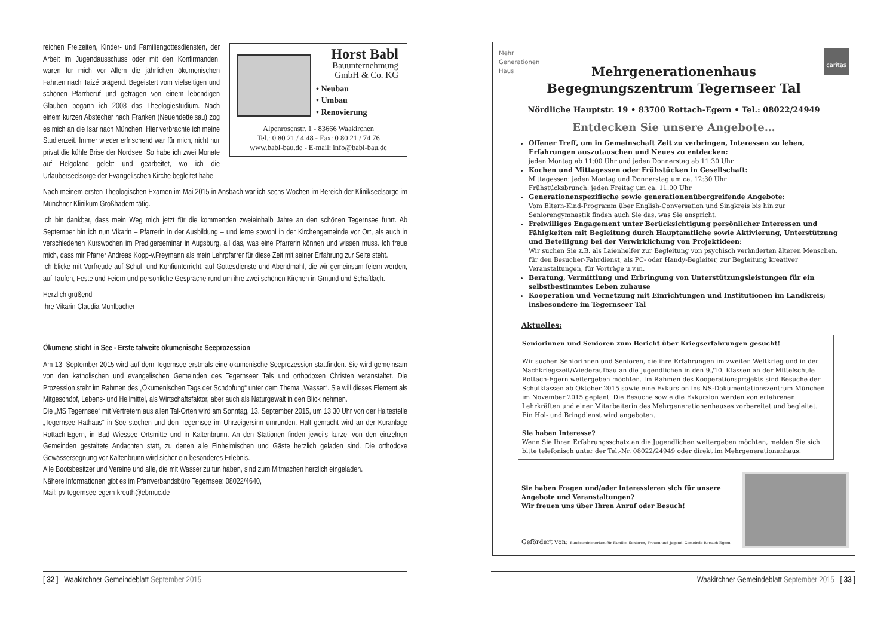Horst Babl
Bauunternehmung
GmbH & Co. KG
• Neubau
• Umbau
• Renovierung
Alpenrosenstr. 1 - 83666 Waakirchen
Tel.: 0 80 21 / 4 48 - Fax: 0 80 21 / 74 76
www.babl-bau.de - E-mail: info@babl-bau.de
reichen Freizeiten, Kinder- und Familiengottesdiensten, der Arbeit im Jugendausschuss oder mit den Konfirmanden, waren für mich vor Allem die jährlichen ökumenischen Fahrten nach Taizé prägend. Begeistert vom vielseitigen und schönen Pfarrberuf und getragen von einem lebendigen Glauben begann ich 2008 das Theologiestudium. Nach einem kurzen Abstecher nach Franken (Neuendettelsau) zog es mich an die Isar nach München. Hier verbrachte ich meine Studienzeit. Immer wieder erfrischend war für mich, nicht nur privat die kühle Brise der Nordsee. So habe ich zwei Monate auf Helgoland gelebt und gearbeitet, wo ich die Urlauberseelsorge der Evangelischen Kirche begleitet habe.
Nach meinem ersten Theologischen Examen im Mai 2015 in Ansbach war ich sechs Wochen im Bereich der Klinikseelsorge im Münchner Klinikum Großhadern tätig.
Ich bin dankbar, dass mein Weg mich jetzt für die kommenden zweieinhalb Jahre an den schönen Tegernsee führt. Ab September bin ich nun Vikarin – Pfarrerin in der Ausbildung – und lerne sowohl in der Kirchengemeinde vor Ort, als auch in verschiedenen Kurswochen im Predigerseminar in Augsburg, all das, was eine Pfarrerin können und wissen muss. Ich freue mich, dass mir Pfarrer Andreas Kopp-v.Freymann als mein Lehrpfarrer für diese Zeit mit seiner Erfahrung zur Seite steht.
Ich blicke mit Vorfreude auf Schul- und Konfiunterricht, auf Gottesdienste und Abendmahl, die wir gemeinsam feiern werden, auf Taufen, Feste und Feiern und persönliche Gespräche rund um ihre zwei schönen Kirchen in Gmund und Schaftlach.
Herzlich grüßend
Ihre Vikarin Claudia Mühlbacher
Ökumene sticht in See - Erste talweite ökumenische Seeprozession
Am 13. September 2015 wird auf dem Tegernsee erstmals eine ökumenische Seeprozession stattfinden. Sie wird gemeinsam von den katholischen und evangelischen Gemeinden des Tegernseer Tals und orthodoxen Christen veranstaltet. Die Prozession steht im Rahmen des „Ökumenischen Tags der Schöpfung“ unter dem Thema „Wasser“. Sie will dieses Element als Mitgeschöpf, Lebens- und Heilmittel, als Wirtschaftsfaktor, aber auch als Naturgewalt in den Blick nehmen.
Die „MS Tegernsee“ mit Vertretern aus allen Tal-Orten wird am Sonntag, 13. September 2015, um 13.30 Uhr von der Haltestelle „Tegernsee Rathaus“ in See stechen und den Tegernsee im Uhrzeigersinn umrunden. Halt gemacht wird an der Kuranlage Rottach-Egern, in Bad Wiessee Ortsmitte und in Kaltenbrunn. An den Stationen finden jeweils kurze, von den einzelnen Gemeinden gestaltete Andachten statt, zu denen alle Einheimischen und Gäste herzlich geladen sind. Die orthodoxe Gewässersegnung vor Kaltenbrunn wird sicher ein besonderes Erlebnis.
Alle Bootsbesitzer und Vereine und alle, die mit Wasser zu tun haben, sind zum Mitmachen herzlich eingeladen.
Nähere Informationen gibt es im Pfarrverbandsbüro Tegernsee: 08022/4640,
Mail: pv-tegernsee-egern-kreuth@ebmuc.de
Mehr
Generationen
Haus caritas
Mehrgenerationenhaus
Begegnungszentrum Tegernseer Tal
Nördliche Hauptstr. 19 • 83700 Rottach-Egern • Tel.: 08022/24949
Entdecken Sie unsere Angebote…
Offener Treff, um in Gemeinschaft Zeit zu verbringen, Interessen zu leben, Erfahrungen auszutauschen und Neues zu entdecken:
jeden Montag ab 11:00 Uhr und jeden Donnerstag ab 11:30 Uhr
Kochen und Mittagessen oder Frühstücken in Gesellschaft:
Mittagessen: jeden Montag und Donnerstag um ca. 12:30 Uhr
Frühstücksbrunch: jeden Freitag um ca. 11:00 Uhr
Generationenspezifische sowie generationenübergreifende Angebote:
Vom Eltern-Kind-Programm über English-Conversation und Singkreis bis hin zur Seniorengymnastik finden auch Sie das, was Sie anspricht.
Freiwilliges Engagement unter Berücksichtigung persönlicher Interessen und Fähigkeiten mit Begleitung durch Hauptamtliche sowie Aktivierung, Unterstützung und Beteiligung bei der Verwirklichung von Projektideen:
Wir suchen Sie z.B. als Laienhelfer zur Begleitung von psychisch veränderten älteren Menschen, für den Besucher-Fahrdienst, als PC- oder Handy-Begleiter, zur Begleitung kreativer Veranstaltungen, für Vorträge u.v.m.
Beratung, Vermittlung und Erbringung von Unterstützungsleistungen für ein selbstbestimmtes Leben zuhause
Kooperation und Vernetzung mit Einrichtungen und Institutionen im Landkreis; insbesondere im Tegernseer Tal
Aktuelles:
Seniorinnen und Senioren zum Bericht über Kriegserfahrungen gesucht!
Wir suchen Seniorinnen und Senioren, die ihre Erfahrungen im zweiten Weltkrieg und in der Nachkriegszeit/Wiederaufbau an die Jugendlichen in den 9./10. Klassen an der Mittelschule Rottach-Egern weitergeben möchten. Im Rahmen des Kooperationsprojekts sind Besuche der Schulklassen ab Oktober 2015 sowie eine Exkursion ins NS-Dokumentationszentrum München im November 2015 geplant. Die Besuche sowie die Exkursion werden von erfahrenen Lehrkräften und einer Mitarbeiterin des Mehrgenerationenhauses vorbereitet und begleitet. Ein Hol- und Bringdienst wird angeboten.
Sie haben Interesse?
Wenn Sie Ihren Erfahrungsschatz an die Jugendlichen weitergeben möchten, melden Sie sich bitte telefonisch unter der Tel.-Nr. 08022/24949 oder direkt im Mehrgenerationenhaus.
Sie haben Fragen und/oder interessieren sich für unsere Angebote und Veranstaltungen?
Wir freuen uns über Ihren Anruf oder Besuch!
Gefördert von: Bundesministerium für Familie, Senioren, Frauen und Jugend Gemeinde Rottach-Egern
[ 32 ] Waakirchner Gemeindeblatt September 2015 Waakirchner Gemeindeblatt September 2015 [ 33 ]